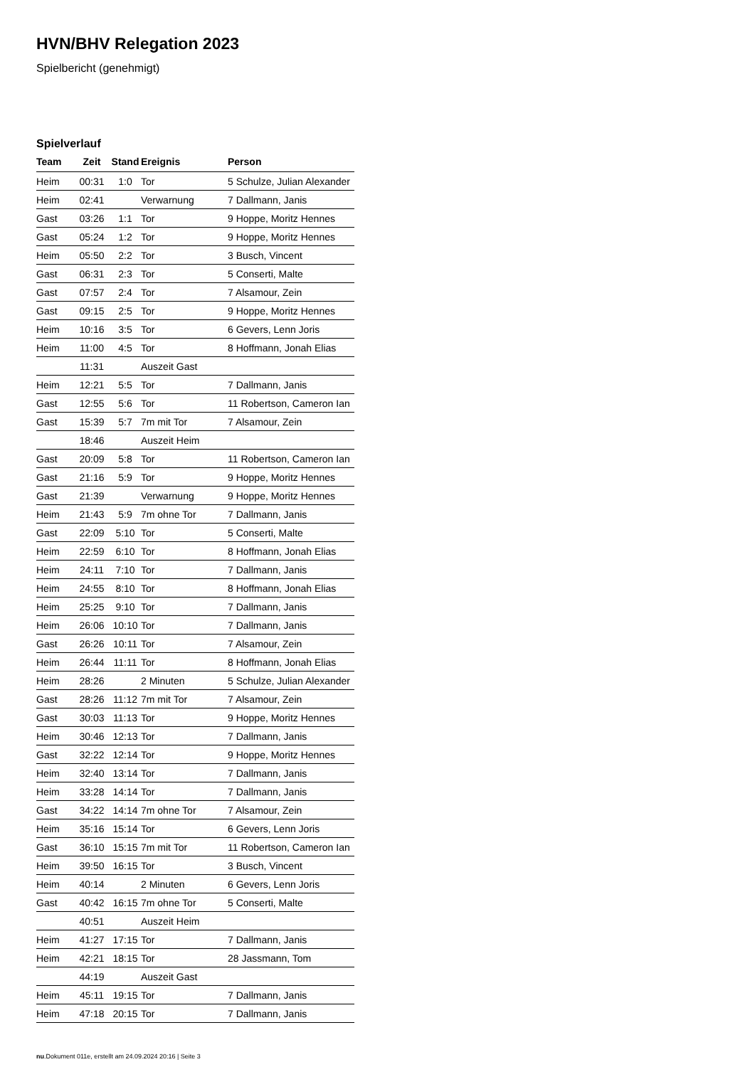HVN/BHV Relegation 2023
Spielbericht (genehmigt)
Spielverlauf
| Team | Zeit | Stand | Ereignis | Person |
| --- | --- | --- | --- | --- |
| Heim | 00:31 | 1:0 | Tor | 5 Schulze, Julian Alexander |
| Heim | 02:41 | | Verwarnung | 7 Dallmann, Janis |
| Gast | 03:26 | 1:1 | Tor | 9 Hoppe, Moritz Hennes |
| Gast | 05:24 | 1:2 | Tor | 9 Hoppe, Moritz Hennes |
| Heim | 05:50 | 2:2 | Tor | 3 Busch, Vincent |
| Gast | 06:31 | 2:3 | Tor | 5 Conserti, Malte |
| Gast | 07:57 | 2:4 | Tor | 7 Alsamour, Zein |
| Gast | 09:15 | 2:5 | Tor | 9 Hoppe, Moritz Hennes |
| Heim | 10:16 | 3:5 | Tor | 6 Gevers, Lenn Joris |
| Heim | 11:00 | 4:5 | Tor | 8 Hoffmann, Jonah Elias |
| | 11:31 | | Auszeit Gast | |
| Heim | 12:21 | 5:5 | Tor | 7 Dallmann, Janis |
| Gast | 12:55 | 5:6 | Tor | 11 Robertson, Cameron Ian |
| Gast | 15:39 | 5:7 | 7m mit Tor | 7 Alsamour, Zein |
| | 18:46 | | Auszeit Heim | |
| Gast | 20:09 | 5:8 | Tor | 11 Robertson, Cameron Ian |
| Gast | 21:16 | 5:9 | Tor | 9 Hoppe, Moritz Hennes |
| Gast | 21:39 | | Verwarnung | 9 Hoppe, Moritz Hennes |
| Heim | 21:43 | 5:9 | 7m ohne Tor | 7 Dallmann, Janis |
| Gast | 22:09 | 5:10 | Tor | 5 Conserti, Malte |
| Heim | 22:59 | 6:10 | Tor | 8 Hoffmann, Jonah Elias |
| Heim | 24:11 | 7:10 | Tor | 7 Dallmann, Janis |
| Heim | 24:55 | 8:10 | Tor | 8 Hoffmann, Jonah Elias |
| Heim | 25:25 | 9:10 | Tor | 7 Dallmann, Janis |
| Heim | 26:06 | 10:10 | Tor | 7 Dallmann, Janis |
| Gast | 26:26 | 10:11 | Tor | 7 Alsamour, Zein |
| Heim | 26:44 | 11:11 | Tor | 8 Hoffmann, Jonah Elias |
| Heim | 28:26 | | 2 Minuten | 5 Schulze, Julian Alexander |
| Gast | 28:26 | 11:12 | 7m mit Tor | 7 Alsamour, Zein |
| Gast | 30:03 | 11:13 | Tor | 9 Hoppe, Moritz Hennes |
| Heim | 30:46 | 12:13 | Tor | 7 Dallmann, Janis |
| Gast | 32:22 | 12:14 | Tor | 9 Hoppe, Moritz Hennes |
| Heim | 32:40 | 13:14 | Tor | 7 Dallmann, Janis |
| Heim | 33:28 | 14:14 | Tor | 7 Dallmann, Janis |
| Gast | 34:22 | 14:14 | 7m ohne Tor | 7 Alsamour, Zein |
| Heim | 35:16 | 15:14 | Tor | 6 Gevers, Lenn Joris |
| Gast | 36:10 | 15:15 | 7m mit Tor | 11 Robertson, Cameron Ian |
| Heim | 39:50 | 16:15 | Tor | 3 Busch, Vincent |
| Heim | 40:14 | | 2 Minuten | 6 Gevers, Lenn Joris |
| Gast | 40:42 | 16:15 | 7m ohne Tor | 5 Conserti, Malte |
| | 40:51 | | Auszeit Heim | |
| Heim | 41:27 | 17:15 | Tor | 7 Dallmann, Janis |
| Heim | 42:21 | 18:15 | Tor | 28 Jassmann, Tom |
| | 44:19 | | Auszeit Gast | |
| Heim | 45:11 | 19:15 | Tor | 7 Dallmann, Janis |
| Heim | 47:18 | 20:15 | Tor | 7 Dallmann, Janis |
nu.Dokument 011e, erstellt am 24.09.2024 20:16 | Seite 3